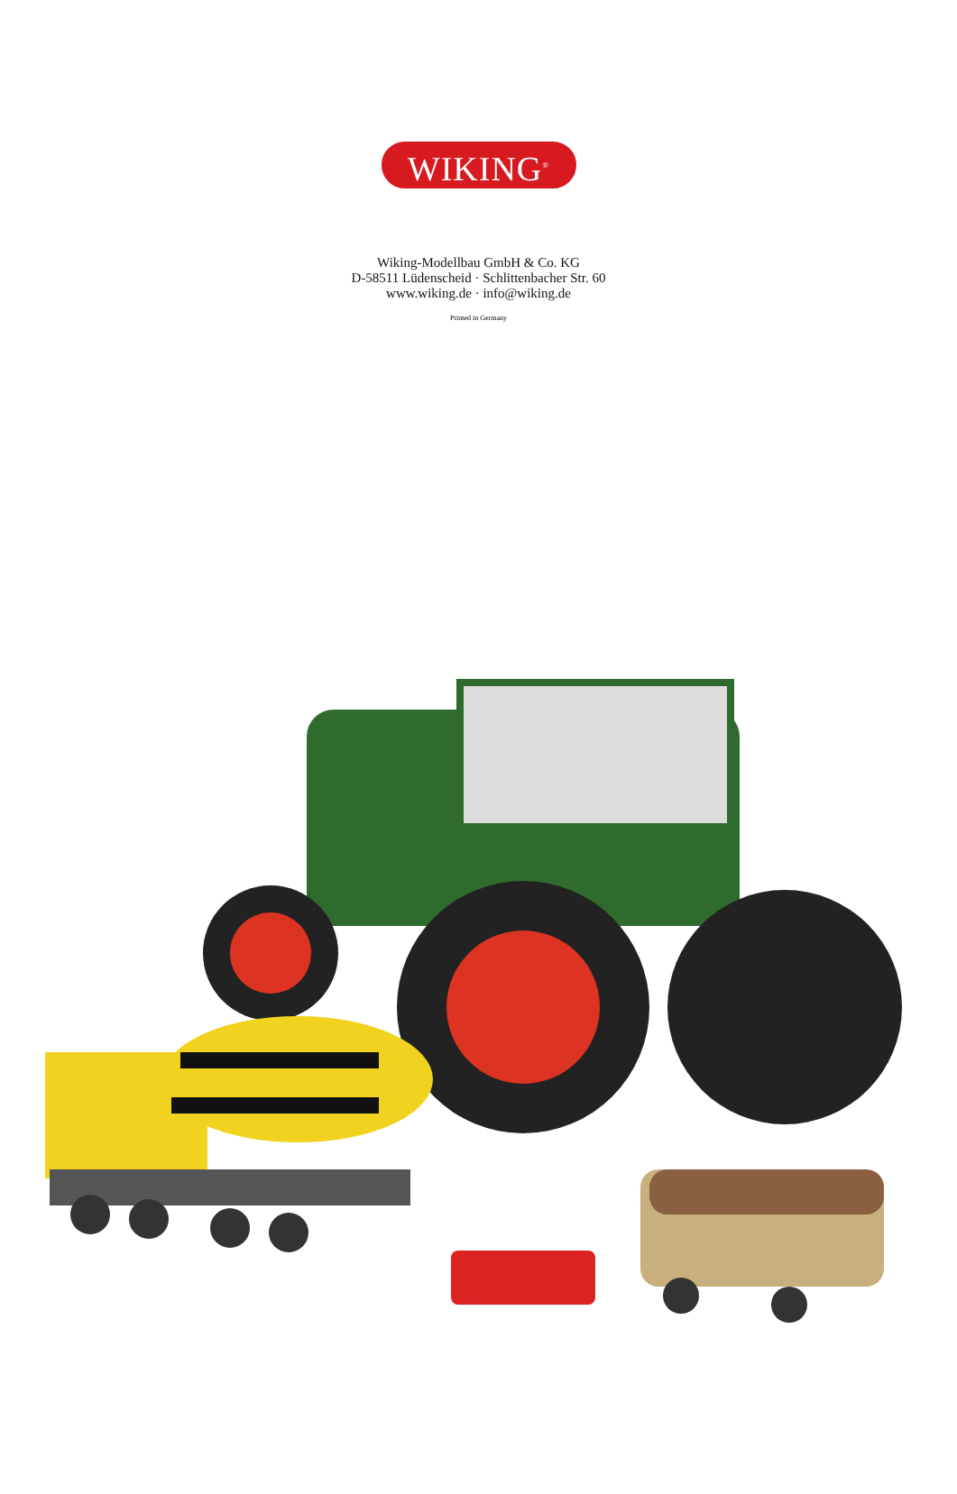WIKING<sup>®</sup>
Wiking-Modellbau GmbH & Co. KG
D-58511 Lüdenscheid · Schlittenbacher Str. 60
www.wiking.de · info@wiking.de
Printed in Germany